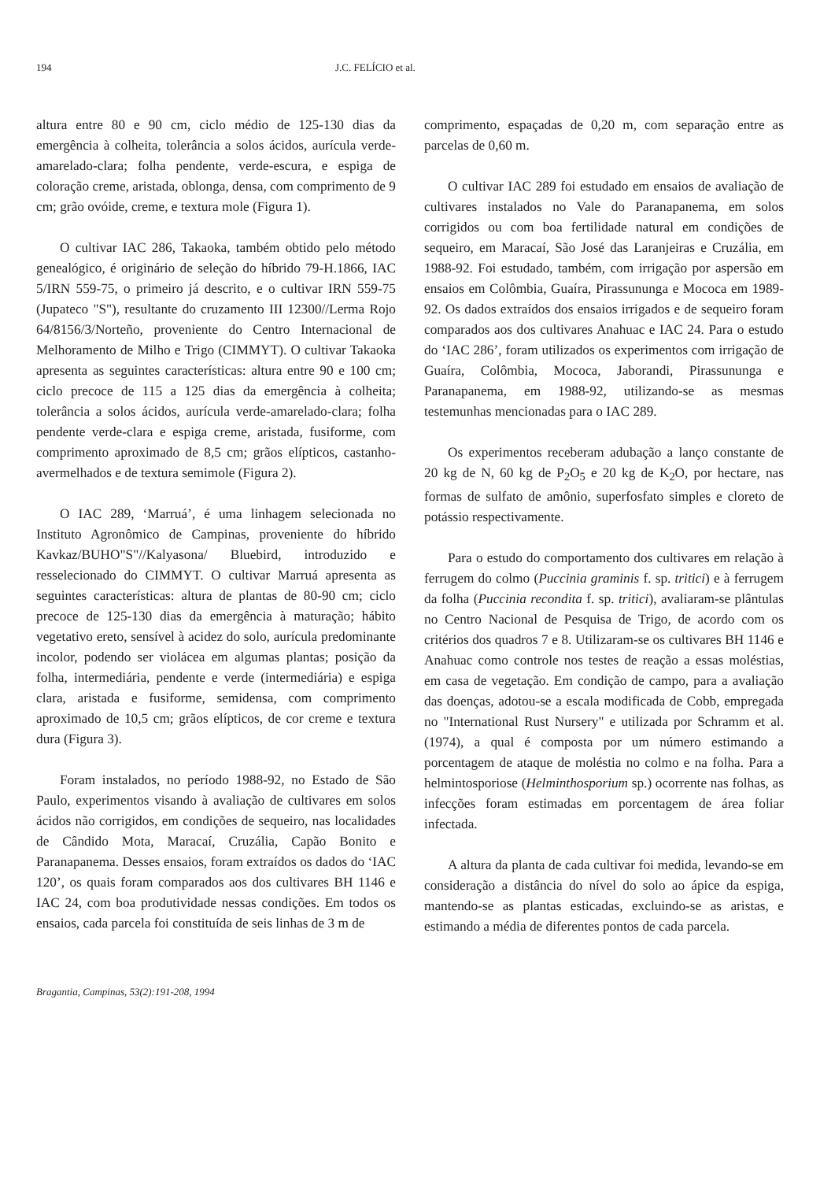194 J.C. FELÍCIO et al.
altura entre 80 e 90 cm, ciclo médio de 125-130 dias da emergência à colheita, tolerância a solos ácidos, aurícula verde-amarelado-clara; folha pendente, verde-escura, e espiga de coloração creme, aristada, oblonga, densa, com comprimento de 9 cm; grão ovóide, creme, e textura mole (Figura 1).
O cultivar IAC 286, Takaoka, também obtido pelo método genealógico, é originário de seleção do híbrido 79-H.1866, IAC 5/IRN 559-75, o primeiro já descrito, e o cultivar IRN 559-75 (Jupateco "S"), resultante do cruzamento III 12300//Lerma Rojo 64/8156/3/Norteño, proveniente do Centro Internacional de Melhoramento de Milho e Trigo (CIMMYT). O cultivar Takaoka apresenta as seguintes características: altura entre 90 e 100 cm; ciclo precoce de 115 a 125 dias da emergência à colheita; tolerância a solos ácidos, aurícula verde-amarelado-clara; folha pendente verde-clara e espiga creme, aristada, fusiforme, com comprimento aproximado de 8,5 cm; grãos elípticos, castanho-avermelhados e de textura semimole (Figura 2).
O IAC 289, ‘Marruá’, é uma linhagem selecionada no Instituto Agronômico de Campinas, proveniente do híbrido Kavkaz/BUHO"S"//Kalyasona/ Bluebird, introduzido e resselecionado do CIMMYT. O cultivar Marruá apresenta as seguintes características: altura de plantas de 80-90 cm; ciclo precoce de 125-130 dias da emergência à maturação; hábito vegetativo ereto, sensível à acidez do solo, aurícula predominante incolor, podendo ser violácea em algumas plantas; posição da folha, intermediária, pendente e verde (intermediária) e espiga clara, aristada e fusiforme, semidensa, com comprimento aproximado de 10,5 cm; grãos elípticos, de cor creme e textura dura (Figura 3).
Foram instalados, no período 1988-92, no Estado de São Paulo, experimentos visando à avaliação de cultivares em solos ácidos não corrigidos, em condições de sequeiro, nas localidades de Cândido Mota, Maracaí, Cruzália, Capão Bonito e Paranapanema. Desses ensaios, foram extraídos os dados do ‘IAC 120’, os quais foram comparados aos dos cultivares BH 1146 e IAC 24, com boa produtividade nessas condições. Em todos os ensaios, cada parcela foi constituída de seis linhas de 3 m de
comprimento, espaçadas de 0,20 m, com separação entre as parcelas de 0,60 m.
O cultivar IAC 289 foi estudado em ensaios de avaliação de cultivares instalados no Vale do Paranapanema, em solos corrigidos ou com boa fertilidade natural em condições de sequeiro, em Maracaí, São José das Laranjeiras e Cruzália, em 1988-92. Foi estudado, também, com irrigação por aspersão em ensaios em Colômbia, Guaíra, Pirassununga e Mococa em 1989-92. Os dados extraídos dos ensaios irrigados e de sequeiro foram comparados aos dos cultivares Anahuac e IAC 24. Para o estudo do ‘IAC 286’, foram utilizados os experimentos com irrigação de Guaíra, Colômbia, Mococa, Jaborandi, Pirassununga e Paranapanema, em 1988-92, utilizando-se as mesmas testemunhas mencionadas para o IAC 289.
Os experimentos receberam adubação a lanço constante de 20 kg de N, 60 kg de P<sub>2</sub>O<sub>5</sub> e 20 kg de K<sub>2</sub>O, por hectare, nas formas de sulfato de amônio, superfosfato simples e cloreto de potássio respectivamente.
Para o estudo do comportamento dos cultivares em relação à ferrugem do colmo (Puccinia graminis f. sp. tritici) e à ferrugem da folha (Puccinia recondita f. sp. tritici), avaliaram-se plântulas no Centro Nacional de Pesquisa de Trigo, de acordo com os critérios dos quadros 7 e 8. Utilizaram-se os cultivares BH 1146 e Anahuac como controle nos testes de reação a essas moléstias, em casa de vegetação. Em condição de campo, para a avaliação das doenças, adotou-se a escala modificada de Cobb, empregada no "International Rust Nursery" e utilizada por Schramm et al. (1974), a qual é composta por um número estimando a porcentagem de ataque de moléstia no colmo e na folha. Para a helmintosporiose (Helminthosporium sp.) ocorrente nas folhas, as infecções foram estimadas em porcentagem de área foliar infectada.
A altura da planta de cada cultivar foi medida, levando-se em consideração a distância do nível do solo ao ápice da espiga, mantendo-se as plantas esticadas, excluindo-se as aristas, e estimando a média de diferentes pontos de cada parcela.
Bragantia, Campinas, 53(2):191-208, 1994